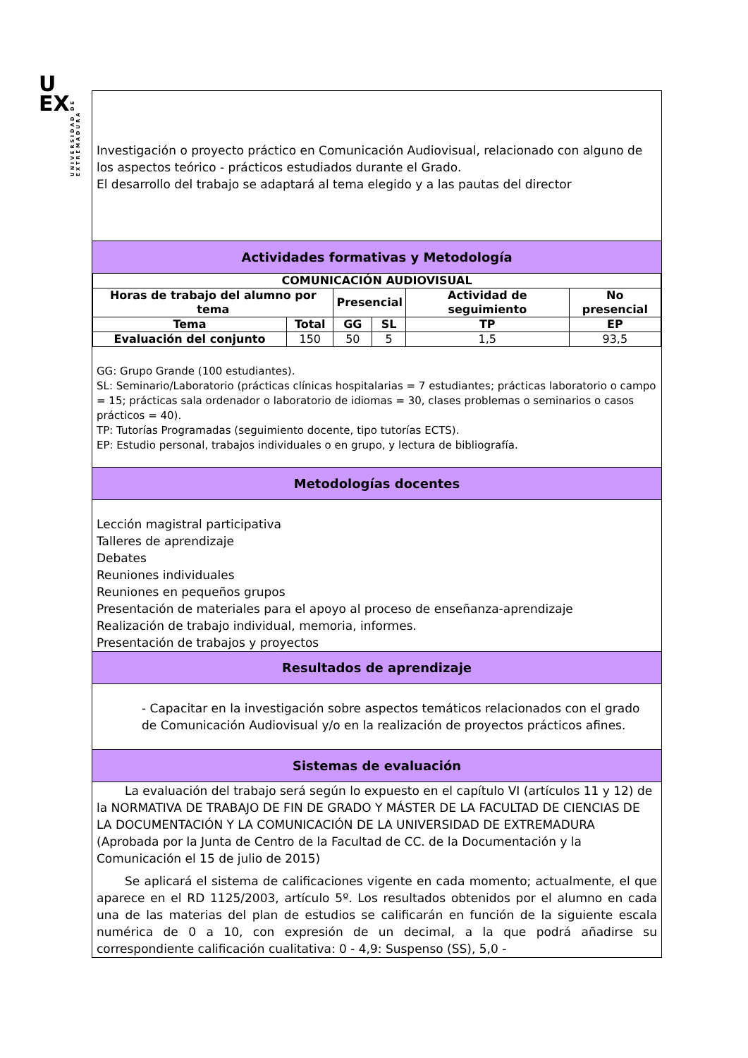UNIVERSIDAD DE EXTREMADURA
U
EX
Investigación o proyecto práctico en Comunicación Audiovisual, relacionado con alguno de los aspectos teórico - prácticos estudiados durante el Grado.
El desarrollo del trabajo se adaptará al tema elegido y a las pautas del director
Actividades formativas y Metodología
| COMUNICACIÓN AUDIOVISUAL | | | | | |
| --- | --- | --- | --- | --- | --- |
| Horas de trabajo del alumno por tema | | Presencial | | Actividad de seguimiento | No presencial |
| Tema | Total | GG | SL | TP | EP |
| Evaluación del conjunto | 150 | 50 | 5 | 1,5 | 93,5 |
GG: Grupo Grande (100 estudiantes).
SL: Seminario/Laboratorio (prácticas clínicas hospitalarias = 7 estudiantes; prácticas laboratorio o campo = 15; prácticas sala ordenador o laboratorio de idiomas = 30, clases problemas o seminarios o casos prácticos = 40).
TP: Tutorías Programadas (seguimiento docente, tipo tutorías ECTS).
EP: Estudio personal, trabajos individuales o en grupo, y lectura de bibliografía.
Metodologías docentes
Lección magistral participativa
Talleres de aprendizaje
Debates
Reuniones individuales
Reuniones en pequeños grupos
Presentación de materiales para el apoyo al proceso de enseñanza-aprendizaje
Realización de trabajo individual, memoria, informes.
Presentación de trabajos y proyectos
Resultados de aprendizaje
- Capacitar en la investigación sobre aspectos temáticos relacionados con el grado de Comunicación Audiovisual y/o en la realización de proyectos prácticos afines.
Sistemas de evaluación
La evaluación del trabajo será según lo expuesto en el capítulo VI (artículos 11 y 12) de la NORMATIVA DE TRABAJO DE FIN DE GRADO Y MÁSTER DE LA FACULTAD DE CIENCIAS DE LA DOCUMENTACIÓN Y LA COMUNICACIÓN DE LA UNIVERSIDAD DE EXTREMADURA (Aprobada por la Junta de Centro de la Facultad de CC. de la Documentación y la Comunicación el 15 de julio de 2015)
Se aplicará el sistema de calificaciones vigente en cada momento; actualmente, el que aparece en el RD 1125/2003, artículo 5º. Los resultados obtenidos por el alumno en cada una de las materias del plan de estudios se calificarán en función de la siguiente escala numérica de 0 a 10, con expresión de un decimal, a la que podrá añadirse su correspondiente calificación cualitativa: 0 - 4,9: Suspenso (SS), 5,0 -